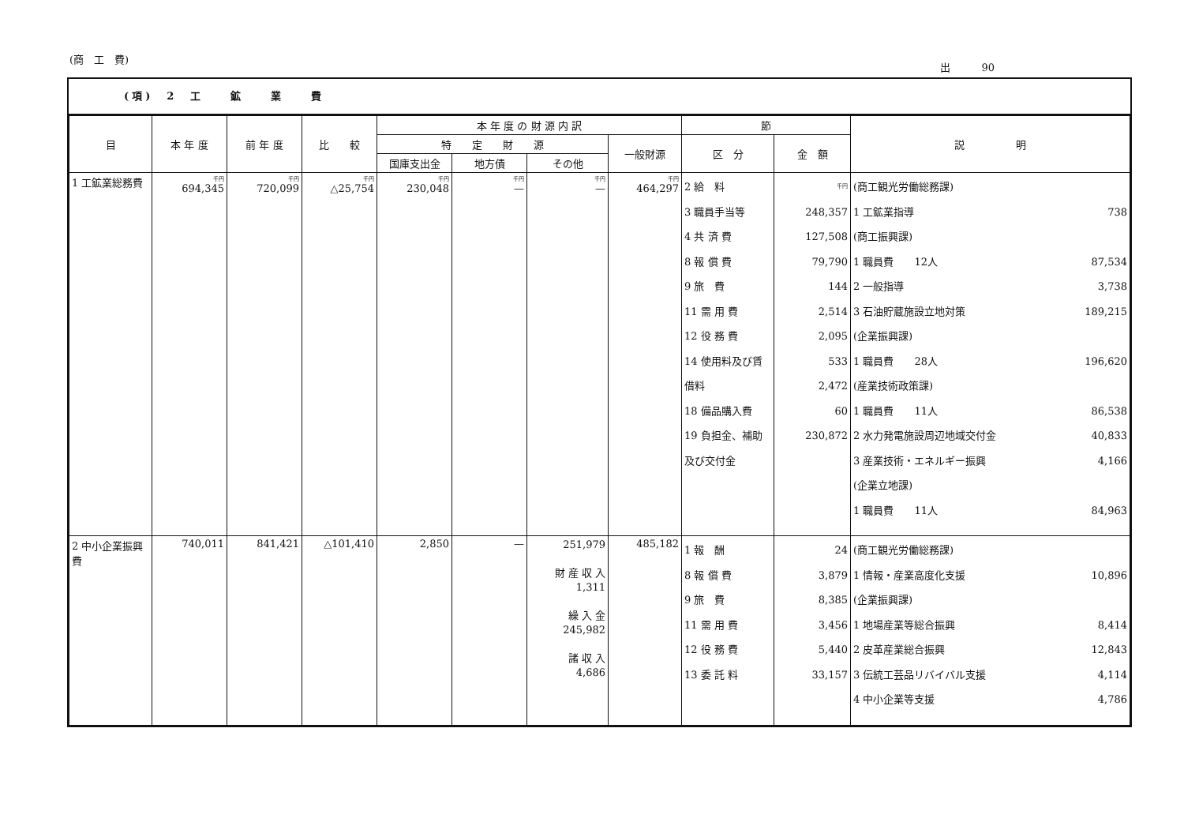(商　工　費)
出　　　90
(項)　2　工　　鉱　　業　　費
| 目 | 本 年 度 | 前 年 度 | 比 較 | 本 年 度 の 財 源 内 訳 | | | | 節 | | 説 明 |
| --- | --- | --- | --- | --- | --- | --- | --- | --- | --- | --- |
| | | | | 特 定 財 源 | | | 一般財源 | 区 分 | 金 額 | |
| | | | | 国庫支出金 | 地方債 | その他 | | | | |
| 1 工鉱業総務費 | 千円 694,345 | 千円 720,099 | 千円 △25,754 | 千円 230,048 | 千円 — | 千円 — | 千円 464,297 | 2 給 料 3 職員手当等 4 共 済 費 8 報 償 費 9 旅 費 11 需 用 費 12 役 務 費 14 使用料及び賃借料 18 備品購入費 19 負担金、補助及び交付金 | 千円 248,357 127,508 79,790 144 2,514 2,095 533 2,472 60 230,872 | (商工観光労働総務課) 1 工鉱業指導 738 (商工振興課) 1 職員費 12人 87,534 2 一般指導 3,738 3 石油貯蔵施設立地対策 189,215 (企業振興課) 1 職員費 28人 196,620 (産業技術政策課) 1 職員費 11人 86,538 2 水力発電施設周辺地域交付金 40,833 3 産業技術・エネルギー振興 4,166 (企業立地課) 1 職員費 11人 84,963 |
| 2 中小企業振興費 | 740,011 | 841,421 | △101,410 | 2,850 | — | 251,979 財 産 収 入 1,311 繰 入 金 245,982 諸 収 入 4,686 | 485,182 | 1 報 酬 8 報 償 費 9 旅 費 11 需 用 費 12 役 務 費 13 委 託 料 | 24 3,879 8,385 3,456 5,440 33,157 | (商工観光労働総務課) 1 情報・産業高度化支援 10,896 (企業振興課) 1 地場産業等総合振興 8,414 2 皮革産業総合振興 12,843 3 伝統工芸品リバイバル支援 4,114 4 中小企業等支援 4,786 |